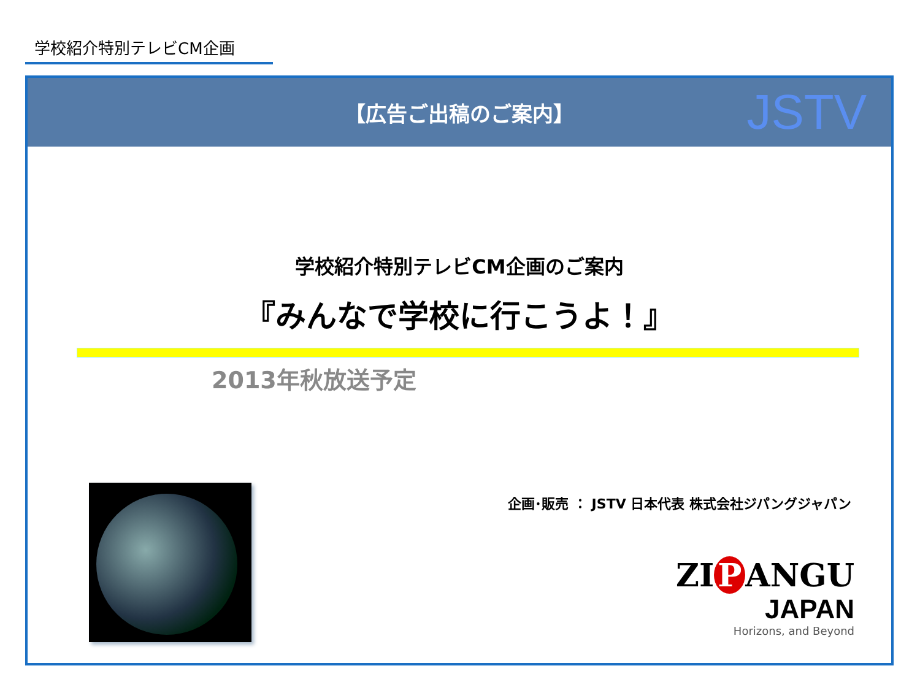学校紹介特別テレビCM企画
【広告ご出稿のご案内】
JSTV
学校紹介特別テレビCM企画のご案内
『みんなで学校に行こうよ！』
2013年秋放送予定
企画･販売 ： JSTV 日本代表 株式会社ジパングジャパン
ZI P ANGU
JAPAN
Horizons, and Beyond